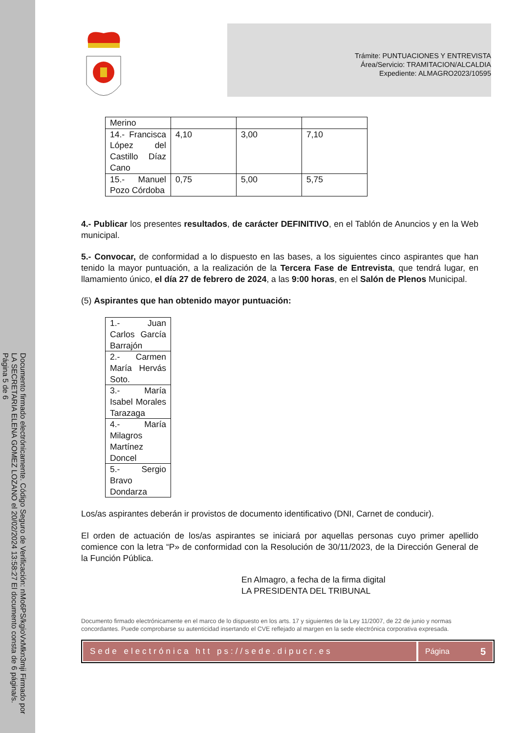Documento firmado electrónicamente. Código Seguro de Verificación: nMo6PS/kgioVxMkn3mji Firmado por LA SECRETARIA ELENA GOMEZ LOZANO el 20/02/2024 13:58:27 El documento consta de 6 página/s. Página 5 de 6
Trámite: PUNTUACIONES Y ENTREVISTA
Área/Servicio: TRAMITACION/ALCALDIA
Expediente: ALMAGRO2023/10595
| Merino | | | |
| 14.- Francisca López del Castillo Díaz Cano | 4,10 | 3,00 | 7,10 |
| 15.- Manuel Pozo Córdoba | 0,75 | 5,00 | 5,75 |
4.- Publicar los presentes resultados, de carácter DEFINITIVO, en el Tablón de Anuncios y en la Web municipal.
5.- Convocar, de conformidad a lo dispuesto en las bases, a los siguientes cinco aspirantes que han tenido la mayor puntuación, a la realización de la Tercera Fase de Entrevista, que tendrá lugar, en llamamiento único, el día 27 de febrero de 2024, a las 9:00 horas, en el Salón de Plenos Municipal.
(5) Aspirantes que han obtenido mayor puntuación:
| 1.- Juan Carlos García Barrajón |
| 2.- Carmen María Hervás Soto. |
| 3.- María Isabel Morales Tarazaga |
| 4.- María Milagros Martínez Doncel |
| 5.- Sergio Bravo Dondarza |
Los/as aspirantes deberán ir provistos de documento identificativo (DNI, Carnet de conducir).
El orden de actuación de los/as aspirantes se iniciará por aquellas personas cuyo primer apellido comience con la letra “P» de conformidad con la Resolución de 30/11/2023, de la Dirección General de la Función Pública.
En Almagro, a fecha de la firma digital
LA PRESIDENTA DEL TRIBUNAL
Documento firmado electrónicamente en el marco de lo dispuesto en los arts. 17 y siguientes de la Ley 11/2007, de 22 de junio y normas concordantes. Puede comprobarse su autenticidad insertando el CVE reflejado al margen en la sede electrónica corporativa expresada.
Sede electrónica htt ps://sede.dipucr.es
Página 5